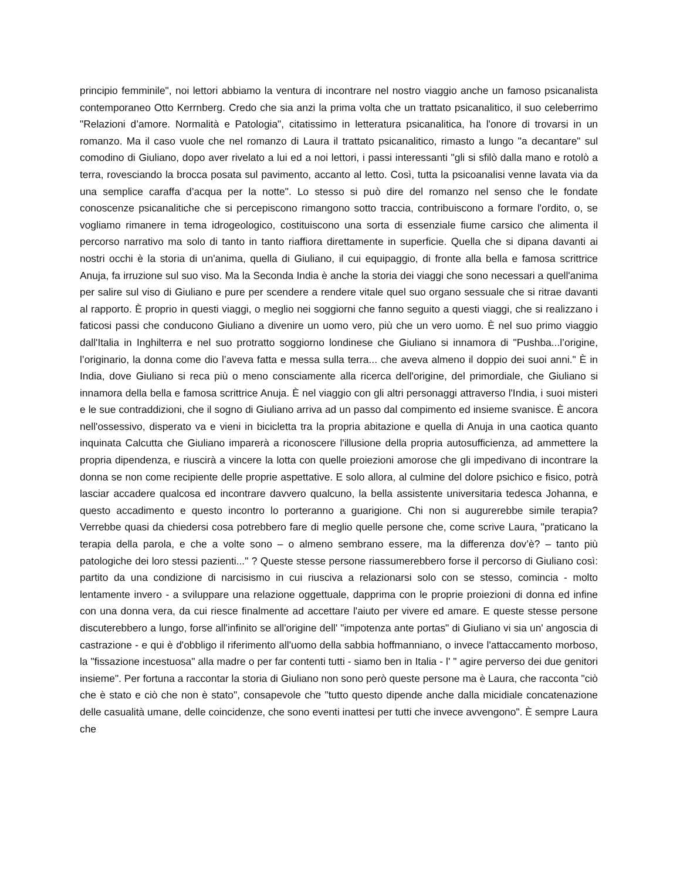principio femminile", noi lettori abbiamo la ventura di incontrare nel nostro viaggio anche un famoso psicanalista contemporaneo Otto Kerrnberg. Credo che sia anzi la prima volta che un trattato psicanalitico, il suo celeberrimo "Relazioni d’amore. Normalità e Patologia", citatissimo in letteratura psicanalitica, ha l'onore di trovarsi in un romanzo. Ma il caso vuole che nel romanzo di Laura il trattato psicanalitico, rimasto a lungo "a decantare" sul comodino di Giuliano, dopo aver rivelato a lui ed a noi lettori, i passi interessanti "gli si sfilò dalla mano e rotolò a terra, rovesciando la brocca posata sul pavimento, accanto al letto. Così, tutta la psicoanalisi venne lavata via da una semplice caraffa d’acqua per la notte". Lo stesso si può dire del romanzo nel senso che le fondate conoscenze psicanalitiche che si percepiscono rimangono sotto traccia, contribuiscono a formare l'ordito, o, se vogliamo rimanere in tema idrogeologico, costituiscono una sorta di essenziale fiume carsico che alimenta il percorso narrativo ma solo di tanto in tanto riaffiora direttamente in superficie. Quella che si dipana davanti ai nostri occhi è la storia di un'anima, quella di Giuliano, il cui equipaggio, di fronte alla bella e famosa scrittrice Anuja, fa irruzione sul suo viso. Ma la Seconda India è anche la storia dei viaggi che sono necessari a quell'anima per salire sul viso di Giuliano e pure per scendere a rendere vitale quel suo organo sessuale che si ritrae davanti al rapporto. È proprio in questi viaggi, o meglio nei soggiorni che fanno seguito a questi viaggi, che si realizzano i faticosi passi che conducono Giuliano a divenire un uomo vero, più che un vero uomo. È nel suo primo viaggio dall'Italia in Inghilterra e nel suo protratto soggiorno londinese che Giuliano si innamora di "Pushba...l’origine, l’originario, la donna come dio l’aveva fatta e messa sulla terra... che aveva almeno il doppio dei suoi anni." È in India, dove Giuliano si reca più o meno consciamente alla ricerca dell'origine, del primordiale, che Giuliano si innamora della bella e famosa scrittrice Anuja. È nel viaggio con gli altri personaggi attraverso l'India, i suoi misteri e le sue contraddizioni, che il sogno di Giuliano arriva ad un passo dal compimento ed insieme svanisce. È ancora nell'ossessivo, disperato va e vieni in bicicletta tra la propria abitazione e quella di Anuja in una caotica quanto inquinata Calcutta che Giuliano imparerà a riconoscere l'illusione della propria autosufficienza, ad ammettere la propria dipendenza, e riuscirà a vincere la lotta con quelle proiezioni amorose che gli impedivano di incontrare la donna se non come recipiente delle proprie aspettative. E solo allora, al culmine del dolore psichico e fisico, potrà lasciar accadere qualcosa ed incontrare davvero qualcuno, la bella assistente universitaria tedesca Johanna, e questo accadimento e questo incontro lo porteranno a guarigione. Chi non si augurerebbe simile terapia? Verrebbe quasi da chiedersi cosa potrebbero fare di meglio quelle persone che, come scrive Laura, "praticano la terapia della parola, e che a volte sono – o almeno sembrano essere, ma la differenza dov’è? – tanto più patologiche dei loro stessi pazienti..." ? Queste stesse persone riassumerebbero forse il percorso di Giuliano così: partito da una condizione di narcisismo in cui riusciva a relazionarsi solo con se stesso, comincia - molto lentamente invero - a sviluppare una relazione oggettuale, dapprima con le proprie proiezioni di donna ed infine con una donna vera, da cui riesce finalmente ad accettare l'aiuto per vivere ed amare. E queste stesse persone discuterebbero a lungo, forse all'infinito se all'origine dell' "impotenza ante portas" di Giuliano vi sia un' angoscia di castrazione - e qui è d'obbligo il riferimento all'uomo della sabbia hoffmanniano, o invece l'attaccamento morboso, la "fissazione incestuosa" alla madre o per far contenti tutti - siamo ben in Italia - l' " agire perverso dei due genitori insieme". Per fortuna a raccontar la storia di Giuliano non sono però queste persone ma è Laura, che racconta "ciò che è stato e ciò che non è stato", consapevole che "tutto questo dipende anche dalla micidiale concatenazione delle casualità umane, delle coincidenze, che sono eventi inattesi per tutti che invece avvengono". È sempre Laura che